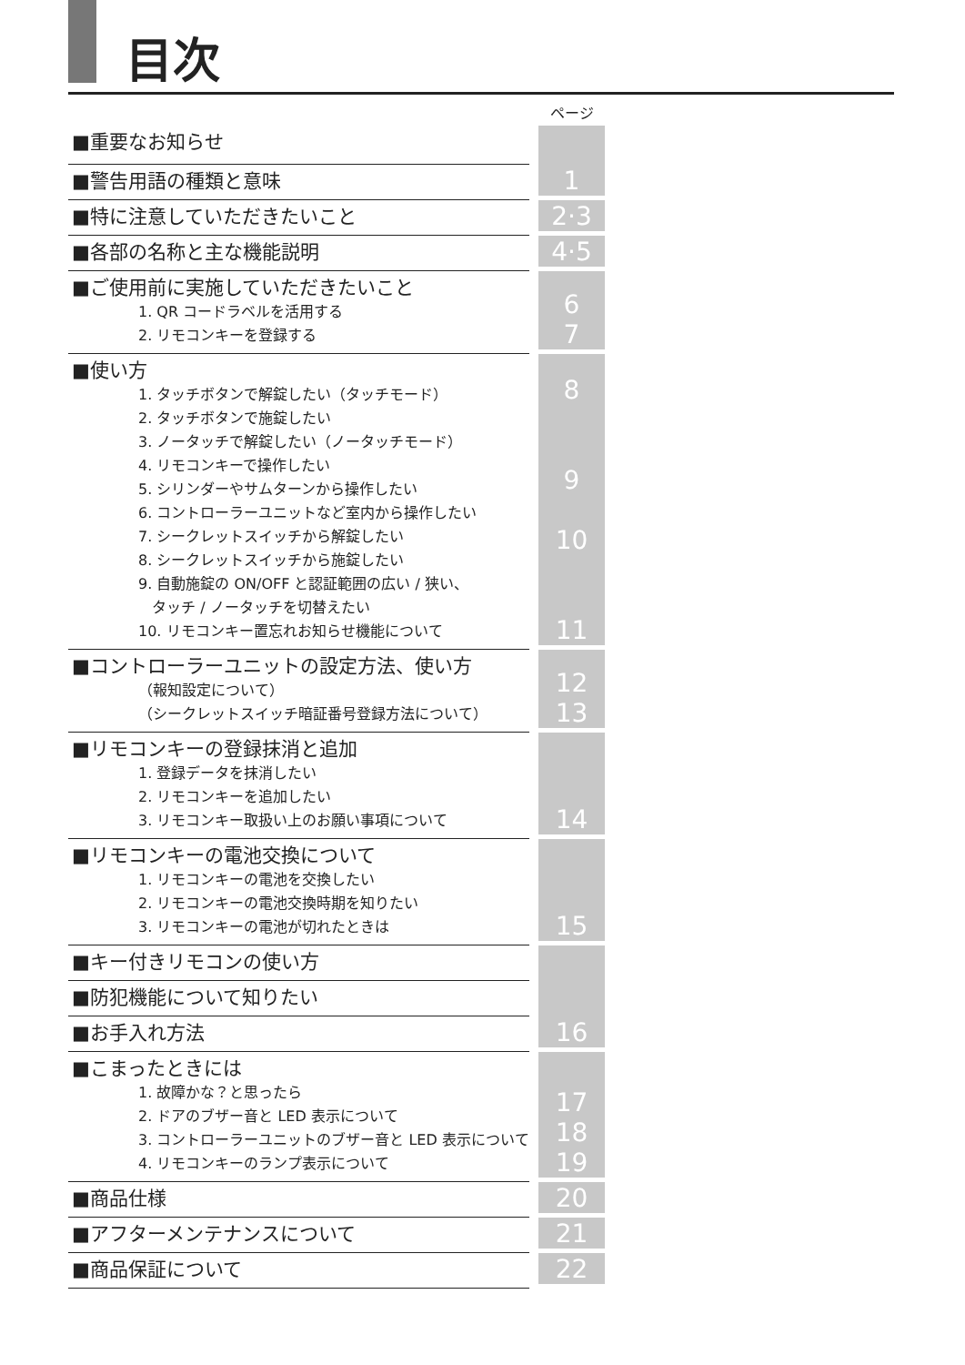目次
| | | ページ |
| ■重要なお知らせ | | 1 |
| ■警告用語の種類と意味 | | |
| ■特に注意していただきたいこと | | 2·3 |
| ■各部の名称と主な機能説明 | | 4·5 |
| ■ご使用前に実施していただきたいこと 1. QR コードラベルを活用する 2. リモコンキーを登録する | | 6 7 |
| ■使い方 1. タッチボタンで解錠したい（タッチモード） 2. タッチボタンで施錠したい 3. ノータッチで解錠したい（ノータッチモード） 4. リモコンキーで操作したい 5. シリンダーやサムターンから操作したい 6. コントローラーユニットなど室内から操作したい 7. シークレットスイッチから解錠したい 8. シークレットスイッチから施錠したい 9. 自動施錠の ON/OFF と認証範囲の広い / 狭い、 タッチ / ノータッチを切替えたい 10. リモコンキー置忘れお知らせ機能について | | 8 9 10 11 |
| ■コントローラーユニットの設定方法、使い方 （報知設定について） （シークレットスイッチ暗証番号登録方法について） | | 12 13 |
| ■リモコンキーの登録抹消と追加 1. 登録データを抹消したい 2. リモコンキーを追加したい 3. リモコンキー取扱い上のお願い事項について | | 14 |
| ■リモコンキーの電池交換について 1. リモコンキーの電池を交換したい 2. リモコンキーの電池交換時期を知りたい 3. リモコンキーの電池が切れたときは | | 15 |
| ■キー付きリモコンの使い方 | | 16 |
| ■防犯機能について知りたい | | |
| ■お手入れ方法 | | |
| ■こまったときには 1. 故障かな？と思ったら 2. ドアのブザー音と LED 表示について 3. コントローラーユニットのブザー音と LED 表示について 4. リモコンキーのランプ表示について | | 17 18 19 |
| ■商品仕様 | | 20 |
| ■アフターメンテナンスについて | | 21 |
| ■商品保証について | | 22 |